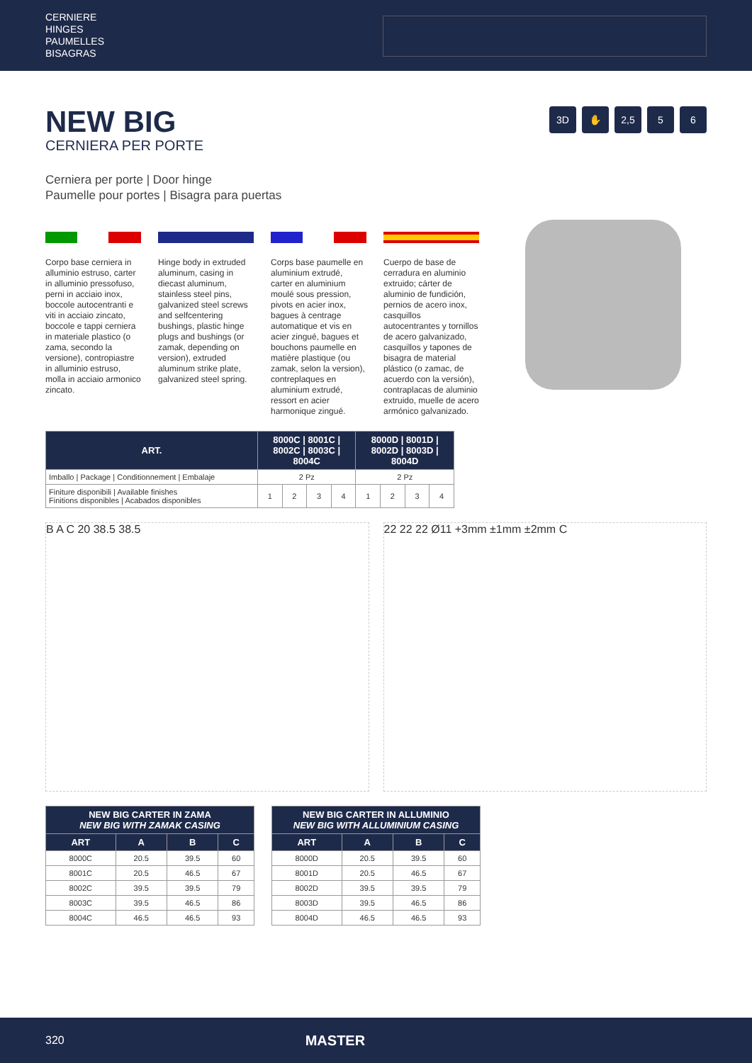CERNIERE
HINGES
PAUMELLES
BISAGRAS
NEW BIG
CERNIERA PER PORTE
3D ✋ 2,5 5 6
Cerniera per porte | Door hinge
Paumelle pour portes | Bisagra para puertas
Corpo base cerniera in alluminio estruso, carter in alluminio pressofuso, perni in acciaio inox, boccole autocentranti e viti in acciaio zincato, boccole e tappi cerniera in materiale plastico (o zama, secondo la versione), contropiastre in alluminio estruso, molla in acciaio armonico zincato.
Hinge body in extruded aluminum, casing in diecast aluminum, stainless steel pins, galvanized steel screws and selfcentering bushings, plastic hinge plugs and bushings (or zamak, depending on version), extruded aluminum strike plate, galvanized steel spring.
Corps base paumelle en aluminium extrudé, carter en aluminium moulé sous pression, pivots en acier inox, bagues à centrage automatique et vis en acier zingué, bagues et bouchons paumelle en matière plastique (ou zamak, selon la version), contreplaques en aluminium extrudé, ressort en acier harmonique zingué.
Cuerpo de base de cerradura en aluminio extruido; cárter de aluminio de fundición, pernios de acero inox, casquillos autocentrantes y tornillos de acero galvanizado, casquillos y tapones de bisagra de material plástico (o zamac, de acuerdo con la versión), contraplacas de aluminio extruido, muelle de acero armónico galvanizado.
| ART. | 8000C / 8001C / 8002C / 8003C / 8004C | | | | 8000D / 8001D / 8002D / 8003D / 8004D | | | |
| --- | --- | --- | --- | --- | --- | --- | --- | --- |
| Imballo / Package / Conditionnement / Embalaje | 2 Pz | | | | 2 Pz | | | |
| Finiture disponibili / Available finishes Finitions disponibles / Acabados disponibles | 1 | 2 | 3 | 4 | 1 | 2 | 3 | 4 |
B A C 20 38.5 38.5 22 22 22 Ø11 +3mm ±1mm ±2mm C
| NEW BIG CARTER IN ZAMA NEW BIG WITH ZAMAK CASING | | | |
| --- | --- | --- | --- |
| ART | A | B | C |
| 8000C | 20.5 | 39.5 | 60 |
| 8001C | 20.5 | 46.5 | 67 |
| 8002C | 39.5 | 39.5 | 79 |
| 8003C | 39.5 | 46.5 | 86 |
| 8004C | 46.5 | 46.5 | 93 |
| NEW BIG CARTER IN ALLUMINIO NEW BIG WITH ALLUMINIUM CASING | | | |
| --- | --- | --- | --- |
| ART | A | B | C |
| 8000D | 20.5 | 39.5 | 60 |
| 8001D | 20.5 | 46.5 | 67 |
| 8002D | 39.5 | 39.5 | 79 |
| 8003D | 39.5 | 46.5 | 86 |
| 8004D | 46.5 | 46.5 | 93 |
320 MASTER